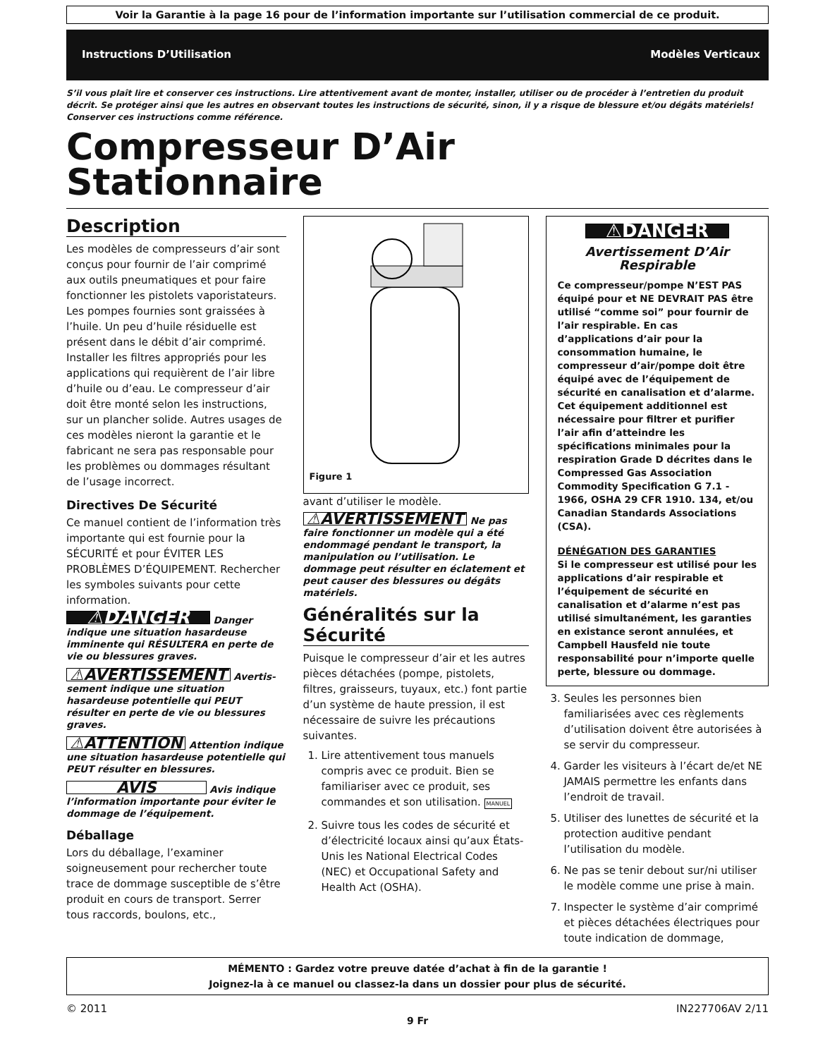Voir la Garantie à la page 16 pour de l’information importante sur l’utilisation commercial de ce produit.
Instructions D’Utilisation Modèles Verticaux
S’il vous plaît lire et conserver ces instructions. Lire attentivement avant de monter, installer, utiliser ou de procéder à l’entretien du produit décrit. Se protéger ainsi que les autres en observant toutes les instructions de sécurité, sinon, il y a risque de blessure et/ou dégâts matériels! Conserver ces instructions comme référence.
Compresseur D’Air
Stationnaire
Description
Les modèles de compresseurs d’air sont conçus pour fournir de l’air comprimé aux outils pneumatiques et pour faire fonctionner les pistolets vaporistateurs. Les pompes fournies sont graissées à l’huile. Un peu d’huile résiduelle est présent dans le débit d’air comprimé. Installer les filtres appropriés pour les applications qui requièrent de l’air libre d’huile ou d’eau. Le compresseur d’air doit être monté selon les instructions, sur un plancher solide. Autres usages de ces modèles nieront la garantie et le fabricant ne sera pas responsable pour les problèmes ou dommages résultant de l’usage incorrect.
Directives De Sécurité
Ce manuel contient de l’information très importante qui est fournie pour la SÉCURITÉ et pour ÉVITER LES PROBLÈMES D’ÉQUIPEMENT. Rechercher les symboles suivants pour cette information.
⚠DANGER Danger indique une situation hasardeuse imminente qui RÉSULTERA en perte de vie ou blessures graves.
⚠AVERTISSEMENT Avertis­sement indique une situation hasardeuse potentielle qui PEUT résulter en perte de vie ou blessures graves.
⚠ATTENTION Attention indique une situation hasardeuse potentielle qui PEUT résulter en blessures.
AVIS Avis indique l’information importante pour éviter le dommage de l’équipement.
Déballage
Lors du déballage, l’examiner soigneusement pour rechercher toute trace de dommage susceptible de s’être produit en cours de transport. Serrer tous raccords, boulons, etc.,
Figure 1
avant d’utiliser le modèle.
⚠AVERTISSEMENT Ne pas faire fonctionner un modèle qui a été endommagé pendant le transport, la manipulation ou l’utilisation. Le dommage peut résulter en éclatement et peut causer des blessures ou dégâts matériels.
Généralités sur la Sécurité
Puisque le compresseur d’air et les autres pièces détachées (pompe, pistolets, filtres, graisseurs, tuyaux, etc.) font partie d’un système de haute pression, il est nécessaire de suivre les précautions suivantes.
1. Lire attentivement tous manuels compris avec ce produit. Bien se familiariser avec ce produit, ses commandes et son utilisation. MANUEL
2. Suivre tous les codes de sécurité et d’électricité locaux ainsi qu’aux États-Unis les National Electrical Codes (NEC) et Occupational Safety and Health Act (OSHA).
⚠DANGER
Avertissement D’Air Respirable
Ce compresseur/pompe N’EST PAS équipé pour et NE DEVRAIT PAS être utilisé “comme soi” pour fournir de l’air respirable. En cas d’applications d’air pour la consommation humaine, le compresseur d’air/pompe doit être équipé avec de l’équipement de sécurité en canalisation et d’alarme. Cet équipement additionnel est nécessaire pour filtrer et purifier l’air afin d’atteindre les spécifications minimales pour la respiration Grade D décrites dans le Compressed Gas Association Commodity Specification G 7.1 - 1966, OSHA 29 CFR 1910. 134, et/ou Canadian Standards Associations (CSA).
DÉNÉGATION DES GARANTIES
Si le compresseur est utilisé pour les applications d’air respirable et l’équipement de sécurité en canalisation et d’alarme n’est pas utilisé simultanément, les garanties en existance seront annulées, et Campbell Hausfeld nie toute responsabilité pour n’importe quelle perte, blessure ou dommage.
3. Seules les personnes bien familiarisées avec ces règlements d’utilisation doivent être autorisées à se servir du compresseur.
4. Garder les visiteurs à l’écart de/et NE JAMAIS permettre les enfants dans l’endroit de travail.
5. Utiliser des lunettes de sécurité et la protection auditive pendant l’utilisation du modèle.
6. Ne pas se tenir debout sur/ni utiliser le modèle comme une prise à main.
7. Inspecter le système d’air comprimé et pièces détachées électriques pour toute indication de dommage,
MÉMENTO : Gardez votre preuve datée d’achat à fin de la garantie !
Joignez-la à ce manuel ou classez-la dans un dossier pour plus de sécurité.
© 2011 IN227706AV 2/11
9 Fr